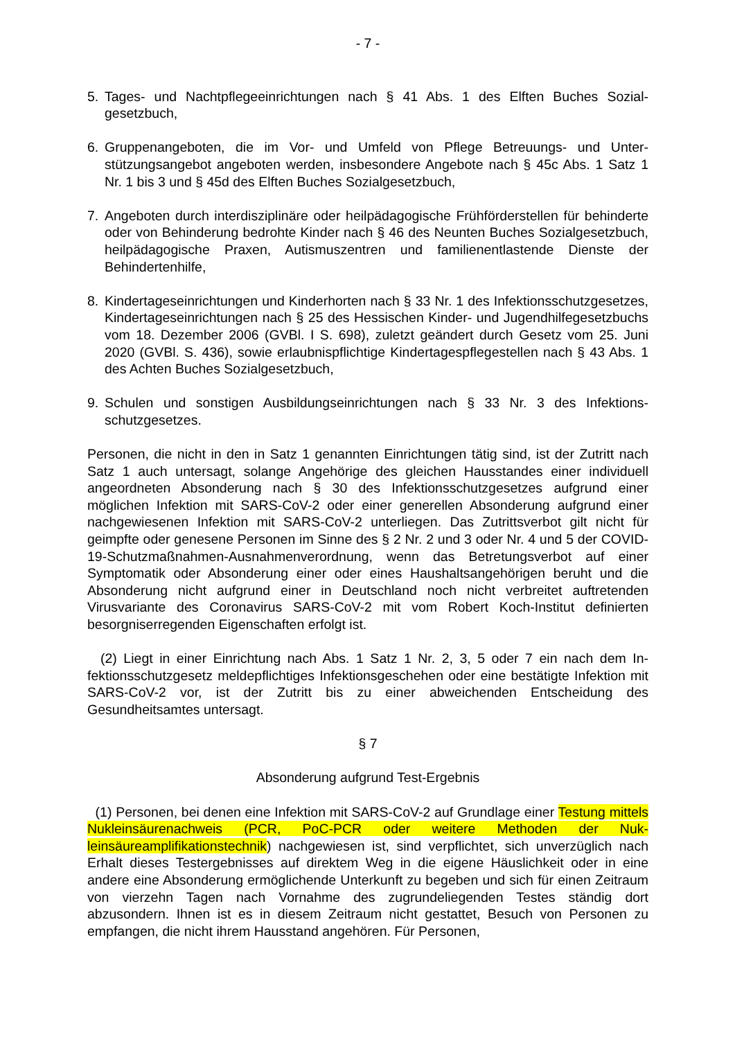- 7 -
5. Tages- und Nachtpflegeeinrichtungen nach § 41 Abs. 1 des Elften Buches Sozial­gesetzbuch,
6. Gruppenangeboten, die im Vor- und Umfeld von Pflege Betreuungs- und Unter­stützungsangebot angeboten werden, insbesondere Angebote nach § 45c Abs. 1 Satz 1 Nr. 1 bis 3 und § 45d des Elften Buches Sozialgesetzbuch,
7. Angeboten durch interdisziplinäre oder heilpädagogische Frühförderstellen für be­hinderte oder von Behinderung bedrohte Kinder nach § 46 des Neunten Buches Sozialgesetzbuch, heilpädagogische Praxen, Autismuszentren und familienentlas­tende Dienste der Behindertenhilfe,
8. Kindertageseinrichtungen und Kinderhorten nach § 33 Nr. 1 des Infektionsschutz­gesetzes, Kindertageseinrichtungen nach § 25 des Hessischen Kinder- und Ju­gendhilfegesetzbuchs vom 18. Dezember 2006 (GVBl. I S. 698), zuletzt geändert durch Gesetz vom 25. Juni 2020 (GVBl. S. 436), sowie erlaubnispflichtige Kinder­tagespflegestellen nach § 43 Abs. 1 des Achten Buches Sozialgesetzbuch,
9. Schulen und sonstigen Ausbildungseinrichtungen nach § 33 Nr. 3 des Infektions­schutzgesetzes.
Personen, die nicht in den in Satz 1 genannten Einrichtungen tätig sind, ist der Zutritt nach Satz 1 auch untersagt, solange Angehörige des gleichen Hausstandes einer in­dividuell angeordneten Absonderung nach § 30 des Infektionsschutzgesetzes auf­grund einer möglichen Infektion mit SARS-CoV-2 oder einer generellen Absonderung aufgrund einer nachgewiesenen Infektion mit SARS-CoV-2 unterliegen. Das Zutritts­verbot gilt nicht für geimpfte oder genesene Personen im Sinne des § 2 Nr. 2 und 3 oder Nr. 4 und 5 der COVID-19-Schutzmaßnahmen-Ausnahmenverordnung, wenn das Betretungsverbot auf einer Symptomatik oder Absonderung einer oder eines Haushaltsangehörigen beruht und die Absonderung nicht aufgrund einer in Deutsch­land noch nicht verbreitet auftretenden Virusvariante des Coronavirus SARS-CoV-2 mit vom Robert Koch-Institut definierten besorgniserregenden Eigenschaften erfolgt ist.
(2) Liegt in einer Einrichtung nach Abs. 1 Satz 1 Nr. 2, 3, 5 oder 7 ein nach dem In­fektionsschutzgesetz meldepflichtiges Infektionsgeschehen oder eine bestätigte In­fektion mit SARS-CoV-2 vor, ist der Zutritt bis zu einer abweichenden Entscheidung des Gesundheitsamtes untersagt.
§ 7
Absonderung aufgrund Test-Ergebnis
(1) Personen, bei denen eine Infektion mit SARS-CoV-2 auf Grundlage einer Tes­tung mittels Nukleinsäurenachweis (PCR, PoC-PCR oder weitere Methoden der Nuk­leinsäureamplifikationstechnik) nachgewiesen ist, sind verpflichtet, sich unverzüglich nach Erhalt dieses Testergebnisses auf direktem Weg in die eigene Häuslichkeit o­der in eine andere eine Absonderung ermöglichende Unterkunft zu begeben und sich für einen Zeitraum von vierzehn Tagen nach Vornahme des zugrundeliegenden Tes­tes ständig dort abzusondern. Ihnen ist es in diesem Zeitraum nicht gestattet, Besuch von Personen zu empfangen, die nicht ihrem Hausstand angehören. Für Personen,